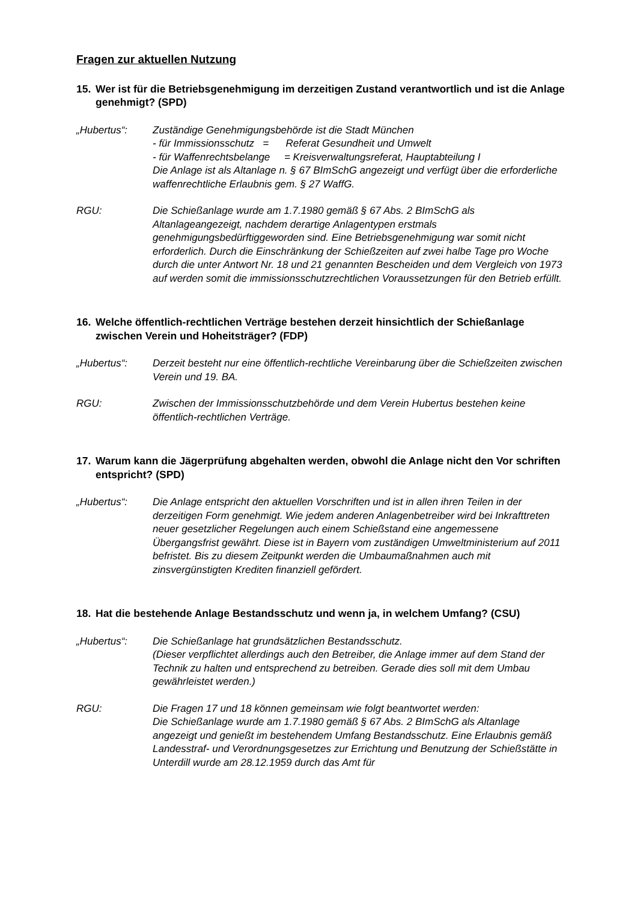Fragen zur aktuellen Nutzung
15. Wer ist für die Betriebsgenehmigung im derzeitigen Zustand verantwortlich und ist die Anlage genehmigt? (SPD)
„Hubertus“: Zuständige Genehmigungsbehörde ist die Stadt München
- für Immissionsschutz = Referat Gesundheit und Umwelt
- für Waffenrechtsbelange = Kreisverwaltungsreferat, Hauptabteilung I
Die Anlage ist als Altanlage n. § 67 BImSchG angezeigt und verfügt über die erforderliche waffenrechtliche Erlaubnis gem. § 27 WaffG.
RGU: Die Schießanlage wurde am 1.7.1980 gemäß § 67 Abs. 2 BImSchG als Altanlageangezeigt, nachdem derartige Anlagentypen erstmals genehmigungsbedürftiggeworden sind. Eine Betriebsgenehmigung war somit nicht erforderlich. Durch die Einschränkung der Schießzeiten auf zwei halbe Tage pro Woche durch die unter Antwort Nr. 18 und 21 genannten Bescheiden und dem Vergleich von 1973 auf werden somit die immissionsschutzrechtlichen Voraussetzungen für den Betrieb erfüllt.
16. Welche öffentlich-rechtlichen Verträge bestehen derzeit hinsichtlich der Schießanlage zwischen Verein und Hoheitsträger? (FDP)
„Hubertus“: Derzeit besteht nur eine öffentlich-rechtliche Vereinbarung über die Schießzeiten zwischen Verein und 19. BA.
RGU: Zwischen der Immissionsschutzbehörde und dem Verein Hubertus bestehen keine öffentlich-rechtlichen Verträge.
17. Warum kann die Jägerprüfung abgehalten werden, obwohl die Anlage nicht den Vor schriften entspricht? (SPD)
„Hubertus“: Die Anlage entspricht den aktuellen Vorschriften und ist in allen ihren Teilen in der derzeitigen Form genehmigt. Wie jedem anderen Anlagenbetreiber wird bei Inkrafttreten neuer gesetzlicher Regelungen auch einem Schießstand eine angemessene Übergangsfrist gewährt. Diese ist in Bayern vom zuständigen Umweltministerium auf 2011 befristet. Bis zu diesem Zeitpunkt werden die Umbaumaßnahmen auch mit zinsvergünstigten Krediten finanziell gefördert.
18. Hat die bestehende Anlage Bestandsschutz und wenn ja, in welchem Umfang? (CSU)
„Hubertus“: Die Schießanlage hat grundsätzlichen Bestandsschutz.
(Dieser verpflichtet allerdings auch den Betreiber, die Anlage immer auf dem Stand der Technik zu halten und entsprechend zu betreiben. Gerade dies soll mit dem Umbau gewährleistet werden.)
RGU: Die Fragen 17 und 18 können gemeinsam wie folgt beantwortet werden:
Die Schießanlage wurde am 1.7.1980 gemäß § 67 Abs. 2 BImSchG als Altanlage angezeigt und genießt im bestehendem Umfang Bestandsschutz. Eine Erlaubnis gemäß Landesstraf- und Verordnungsgesetzes zur Errichtung und Benutzung der Schießstätte in Unterdill wurde am 28.12.1959 durch das Amt für